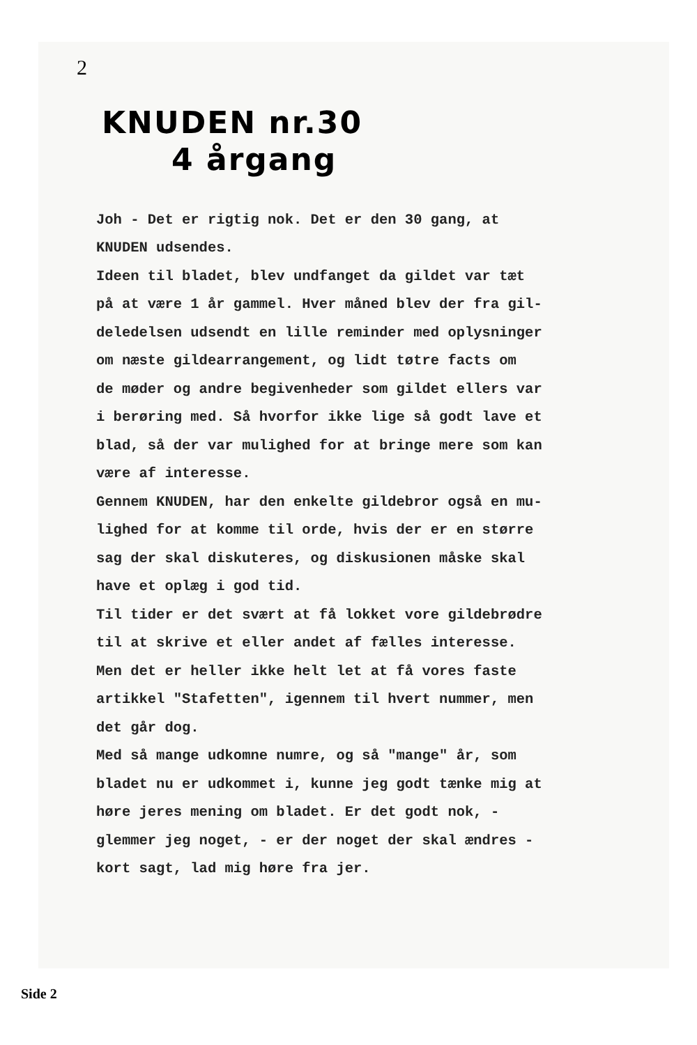2
KNUDEN nr.30
4 årgang
Joh - Det er rigtig nok. Det er den 30 gang, at
KNUDEN udsendes.
Ideen til bladet, blev undfanget da gildet var tæt
på at være 1 år gammel. Hver måned blev der fra gil-
deledelsen udsendt en lille reminder med oplysninger
om næste gildearrangement, og lidt tøtre facts om
de møder og andre begivenheder som gildet ellers var
i berøring med. Så hvorfor ikke lige så godt lave et
blad, så der var mulighed for at bringe mere som kan
være af interesse.
Gennem KNUDEN, har den enkelte gildebror også en mu-
lighed for at komme til orde, hvis der er en større
sag der skal diskuteres, og diskusionen måske skal
have et oplæg i god tid.
Til tider er det svært at få lokket vore gildebrødre
til at skrive et eller andet af fælles interesse.
Men det er heller ikke helt let at få vores faste
artikkel "Stafetten", igennem til hvert nummer, men
det går dog.
Med så mange udkomne numre, og så "mange" år, som
bladet nu er udkommet i, kunne jeg godt tænke mig at
høre jeres mening om bladet. Er det godt nok, -
glemmer jeg noget, - er der noget der skal ændres -
kort sagt, lad mig høre fra jer.
Side 2